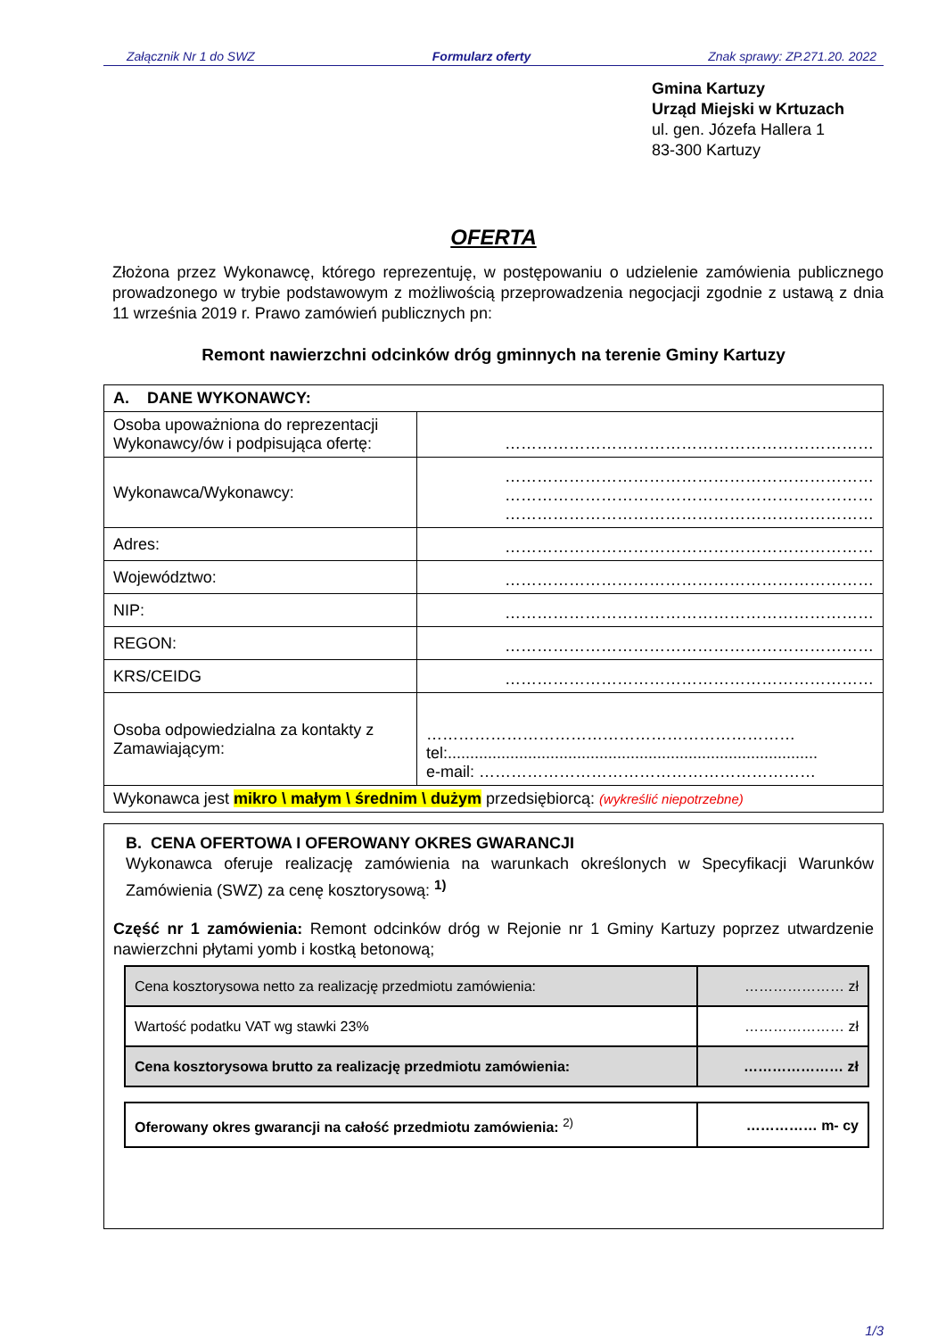Załącznik Nr 1 do SWZ Formularz oferty Znak sprawy: ZP.271.20. 2022
Gmina Kartuzy
Urząd Miejski w Krtuzach
ul. gen. Józefa Hallera 1
83-300 Kartuzy
OFERTA
Złożona przez Wykonawcę, którego reprezentuję, w postępowaniu o udzielenie zamówienia publicznego prowadzonego w trybie podstawowym z możliwością przeprowadzenia negocjacji zgodnie z ustawą z dnia 11 września 2019 r. Prawo zamówień publicznych pn:
Remont nawierzchni odcinków dróg gminnych na terenie Gminy Kartuzy
| A. DANE WYKONAWCY: | |
| Osoba upoważniona do reprezentacji Wykonawcy/ów i podpisująca ofertę: | …………………………………………………………… |
| Wykonawca/Wykonawcy: | …………………………………………………………… …………………………………………………………… …………………………………………………………… |
| Adres: | …………………………………………………………… |
| Województwo: | …………………………………………………………… |
| NIP: | …………………………………………………………… |
| REGON: | …………………………………………………………… |
| KRS/CEIDG | …………………………………………………………… |
| Osoba odpowiedzialna za kontakty z Zamawiającym: | …………………………………………………………… tel:................................................................................... e-mail: ……………………………………………………… |
| Wykonawca jest mikro \ małym \ średnim \ dużym przedsiębiorcą: (wykreślić niepotrzebne) | |
B. CENA OFERTOWA I OFEROWANY OKRES GWARANCJI
Wykonawca oferuje realizację zamówienia na warunkach określonych w Specyfikacji Warunków Zamówienia (SWZ) za cenę kosztorysową: <sup>1)</sup>
Część nr 1 zamówienia: Remont odcinków dróg w Rejonie nr 1 Gminy Kartuzy poprzez utwardzenie nawierzchni płytami yomb i kostką betonową;
| Cena kosztorysowa netto za realizację przedmiotu zamówienia: | ………………… zł |
| Wartość podatku VAT wg stawki 23% | ………………… zł |
| Cena kosztorysowa brutto za realizację przedmiotu zamówienia: | ………………… zł |
| Oferowany okres gwarancji na całość przedmiotu zamówienia: <sup>2)</sup> | …………… m- cy |
1/3